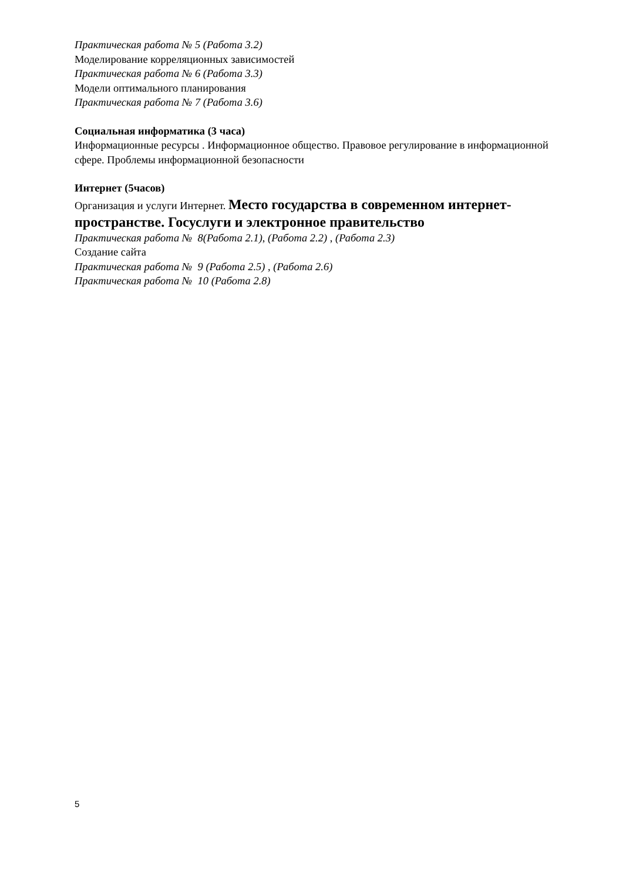Практическая работа № 5 (Работа 3.2)
Моделирование корреляционных зависимостей
Практическая работа № 6 (Работа 3.3)
Модели оптимального планирования
Практическая работа № 7 (Работа 3.6)
Социальная информатика (3 часа)
Информационные ресурсы . Информационное общество. Правовое регулирование в информационной сфере. Проблемы информационной безопасности
Интернет (5часов)
Организация и услуги Интернет. Место государства в современном интернет-пространстве. Госуслуги и электронное правительство
Практическая работа № 8(Работа 2.1), (Работа 2.2) , (Работа 2.3)
Создание сайта
Практическая работа № 9 (Работа 2.5) , (Работа 2.6)
Практическая работа № 10 (Работа 2.8)
5